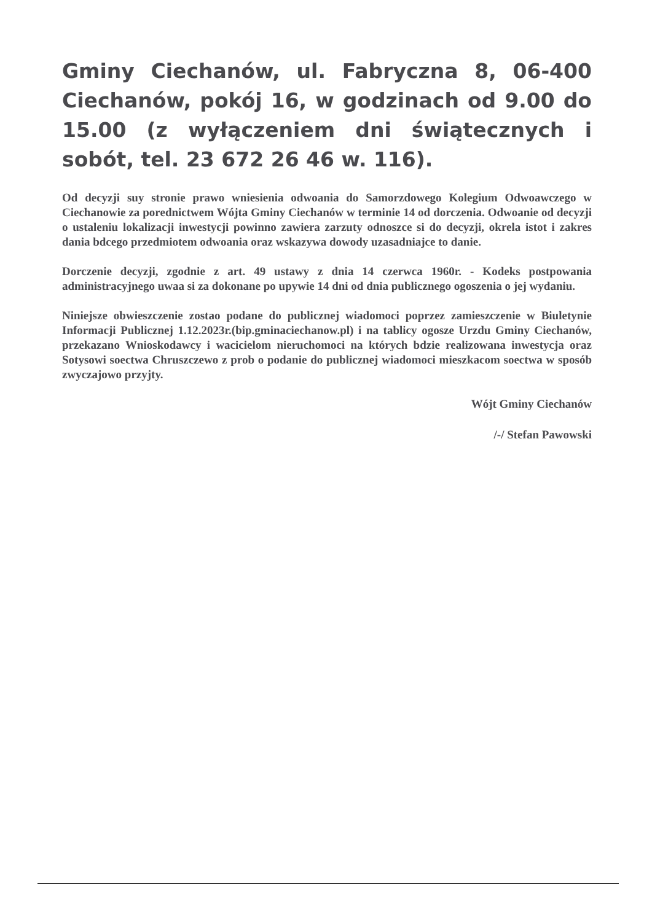Gminy Ciechanów, ul. Fabryczna 8, 06-400 Ciechanów, pokój 16, w godzinach od 9.00 do 15.00 (z wyłączeniem dni świątecznych i sobót, tel. 23 672 26 46 w. 116).
Od decyzji suy stronie prawo wniesienia odwoania do Samorzdowego Kolegium Odwoawczego w Ciechanowie za porednictwem Wójta Gminy Ciechanów w terminie 14 od dorczenia. Odwoanie od decyzji o ustaleniu lokalizacji inwestycji powinno zawiera zarzuty odnoszce si do decyzji, okrela istot i zakres dania bdcego przedmiotem odwoania oraz wskazywa dowody uzasadniajce to danie.
Dorczenie decyzji, zgodnie z art. 49 ustawy z dnia 14 czerwca 1960r. - Kodeks postpowania administracyjnego uwaa si za dokonane po upywie 14 dni od dnia publicznego ogoszenia o jej wydaniu.
Niniejsze obwieszczenie zostao podane do publicznej wiadomoci poprzez zamieszczenie w Biuletynie Informacji Publicznej 1.12.2023r.(bip.gminaciechanow.pl) i na tablicy ogosze Urzdu Gminy Ciechanów, przekazano Wnioskodawcy i wacicielom nieruchomoci na których bdzie realizowana inwestycja oraz Sotysowi soectwa Chruszczewo z prob o podanie do publicznej wiadomoci mieszkacom soectwa w sposób zwyczajowo przyjty.
Wójt Gminy Ciechanów
/-/ Stefan Pawowski